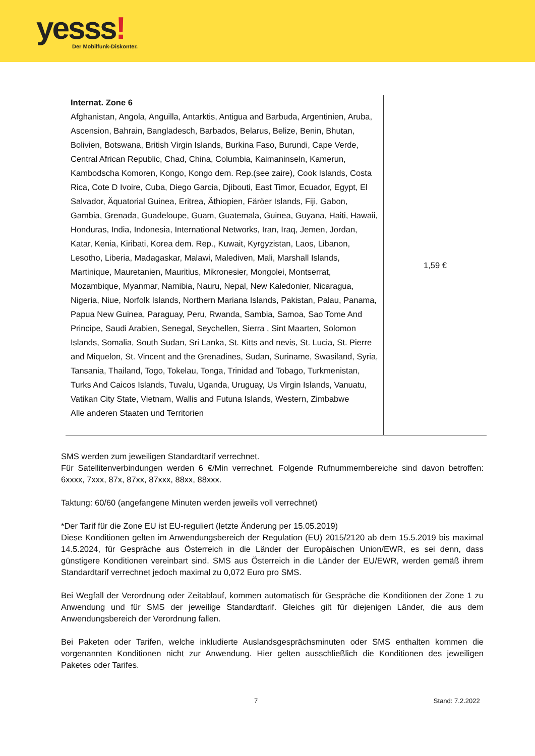yesss! Der Mobilfunk-Diskonter.
| Internat. Zone 6 Afghanistan, Angola, Anguilla, Antarktis, Antigua and Barbuda, Argentinien, Aruba, Ascension, Bahrain, Bangladesch, Barbados, Belarus, Belize, Benin, Bhutan, Bolivien, Botswana, British Virgin Islands, Burkina Faso, Burundi, Cape Verde, Central African Republic, Chad, China, Columbia, Kaimaninseln, Kamerun, Kambodscha Komoren, Kongo, Kongo dem. Rep.(see zaire), Cook Islands, Costa Rica, Cote D Ivoire, Cuba, Diego Garcia, Djibouti, East Timor, Ecuador, Egypt, El Salvador, Äquatorial Guinea, Eritrea, Äthiopien, Färöer Islands, Fiji, Gabon, Gambia, Grenada, Guadeloupe, Guam, Guatemala, Guinea, Guyana, Haiti, Hawaii, Honduras, India, Indonesia, International Networks, Iran, Iraq, Jemen, Jordan, Katar, Kenia, Kiribati, Korea dem. Rep., Kuwait, Kyrgyzistan, Laos, Libanon, Lesotho, Liberia, Madagaskar, Malawi, Malediven, Mali, Marshall Islands, Martinique, Mauretanien, Mauritius, Mikronesier, Mongolei, Montserrat, Mozambique, Myanmar, Namibia, Nauru, Nepal, New Kaledonier, Nicaragua, Nigeria, Niue, Norfolk Islands, Northern Mariana Islands, Pakistan, Palau, Panama, Papua New Guinea, Paraguay, Peru, Rwanda, Sambia, Samoa, Sao Tome And Principe, Saudi Arabien, Senegal, Seychellen, Sierra , Sint Maarten, Solomon Islands, Somalia, South Sudan, Sri Lanka, St. Kitts and nevis, St. Lucia, St. Pierre and Miquelon, St. Vincent and the Grenadines, Sudan, Suriname, Swasiland, Syria, Tansania, Thailand, Togo, Tokelau, Tonga, Trinidad and Tobago, Turkmenistan, Turks And Caicos Islands, Tuvalu, Uganda, Uruguay, Us Virgin Islands, Vanuatu, Vatikan City State, Vietnam, Wallis and Futuna Islands, Western, Zimbabwe Alle anderen Staaten und Territorien | 1,59 € |
SMS werden zum jeweiligen Standardtarif verrechnet.
Für Satellitenverbindungen werden 6 €/Min verrechnet. Folgende Rufnummernbereiche sind davon betroffen: 6xxxx, 7xxx, 87x, 87xx, 87xxx, 88xx, 88xxx.
Taktung: 60/60 (angefangene Minuten werden jeweils voll verrechnet)
*Der Tarif für die Zone EU ist EU-reguliert (letzte Änderung per 15.05.2019)
Diese Konditionen gelten im Anwendungsbereich der Regulation (EU) 2015/2120 ab dem 15.5.2019 bis maximal 14.5.2024, für Gespräche aus Österreich in die Länder der Europäischen Union/EWR, es sei denn, dass günstigere Konditionen vereinbart sind. SMS aus Österreich in die Länder der EU/EWR, werden gemäß ihrem Standardtarif verrechnet jedoch maximal zu 0,072 Euro pro SMS.
Bei Wegfall der Verordnung oder Zeitablauf, kommen automatisch für Gespräche die Konditionen der Zone 1 zu Anwendung und für SMS der jeweilige Standardtarif. Gleiches gilt für diejenigen Länder, die aus dem Anwendungsbereich der Verordnung fallen.
Bei Paketen oder Tarifen, welche inkludierte Auslandsgesprächsminuten oder SMS enthalten kommen die vorgenannten Konditionen nicht zur Anwendung. Hier gelten ausschließlich die Konditionen des jeweiligen Paketes oder Tarifes.
7 Stand: 7.2.2022